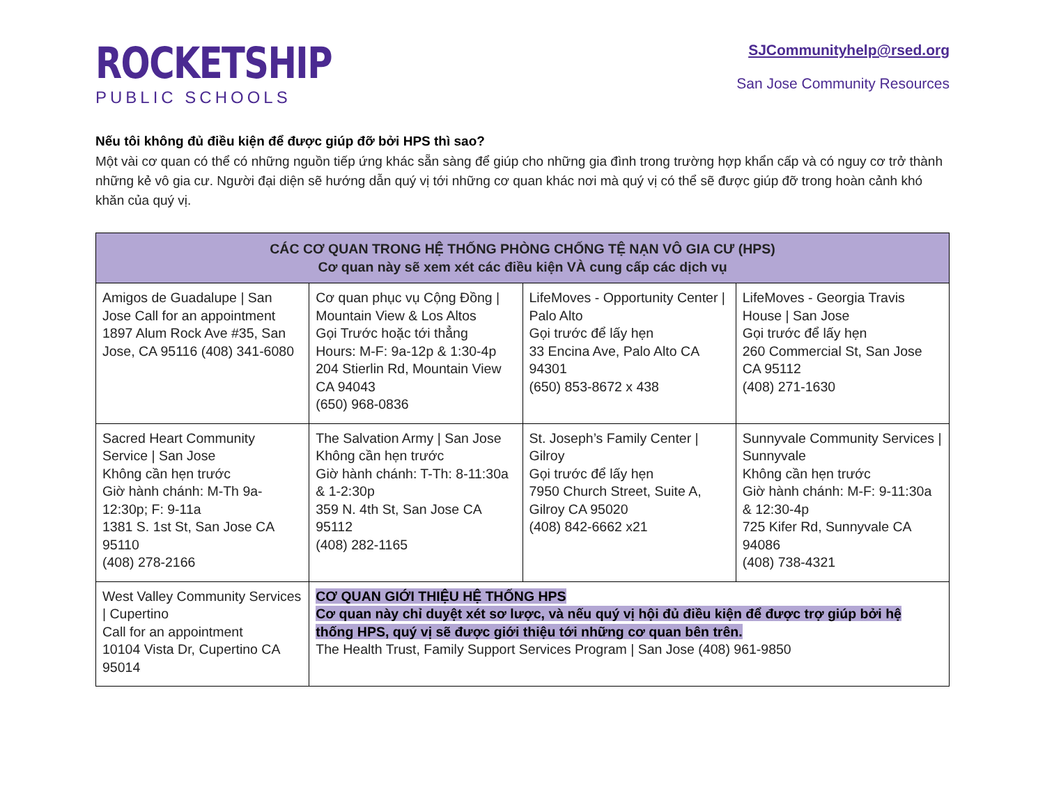ROCKETSHIP
PUBLIC SCHOOLS
SJCommunityhelp@rsed.org
San Jose Community Resources
Nếu tôi không đủ điều kiện để được giúp đỡ bởi HPS thì sao?
Một vài cơ quan có thể có những nguồn tiếp ứng khác sẵn sàng để giúp cho những gia đình trong trường hợp khẩn cấp và có nguy cơ trở thành những kẻ vô gia cư. Người đại diện sẽ hướng dẫn quý vị tới những cơ quan khác nơi mà quý vị có thể sẽ được giúp đỡ trong hoàn cảnh khó khăn của quý vị.
| CÁC CƠ QUAN TRONG HỆ THỐNG PHÒNG CHỐNG TỆ NẠN VÔ GIA CƯ (HPS) Cơ quan này sẽ xem xét các điều kiện VÀ cung cấp các dịch vụ | | | |
| --- | --- | --- | --- |
| Amigos de Guadalupe / San Jose Call for an appointment 1897 Alum Rock Ave #35, San Jose, CA 95116 (408) 341-6080 | Cơ quan phục vụ Cộng Đồng / Mountain View & Los Altos Gọi Trước hoặc tới thẳng Hours: M-F: 9a-12p & 1:30-4p 204 Stierlin Rd, Mountain View CA 94043 (650) 968-0836 | LifeMoves - Opportunity Center / Palo Alto Gọi trước để lấy hẹn 33 Encina Ave, Palo Alto CA 94301 (650) 853-8672 x 438 | LifeMoves - Georgia Travis House / San Jose Gọi trước để lấy hẹn 260 Commercial St, San Jose CA 95112 (408) 271-1630 |
| Sacred Heart Community Service / San Jose Không cần hẹn trước Giờ hành chánh: M-Th 9a-12:30p; F: 9-11a 1381 S. 1st St, San Jose CA 95110 (408) 278-2166 | The Salvation Army / San Jose Không cần hẹn trước Giờ hành chánh: T-Th: 8-11:30a & 1-2:30p 359 N. 4th St, San Jose CA 95112 (408) 282-1165 | St. Joseph’s Family Center / Gilroy Gọi trước để lấy hẹn 7950 Church Street, Suite A, Gilroy CA 95020 (408) 842-6662 x21 | Sunnyvale Community Services / Sunnyvale Không cần hẹn trước Giờ hành chánh: M-F: 9-11:30a & 12:30-4p 725 Kifer Rd, Sunnyvale CA 94086 (408) 738-4321 |
| West Valley Community Services / Cupertino Call for an appointment 10104 Vista Dr, Cupertino CA 95014 | CƠ QUAN GIỚI THIỆU HỆ THỐNG HPS Cơ quan này chỉ duyệt xét sơ lược, và nếu quý vị hội đủ điều kiện để được trợ giúp bởi hệ thống HPS, quý vị sẽ được giới thiệu tới những cơ quan bên trên. The Health Trust, Family Support Services Program / San Jose (408) 961-9850 | | |